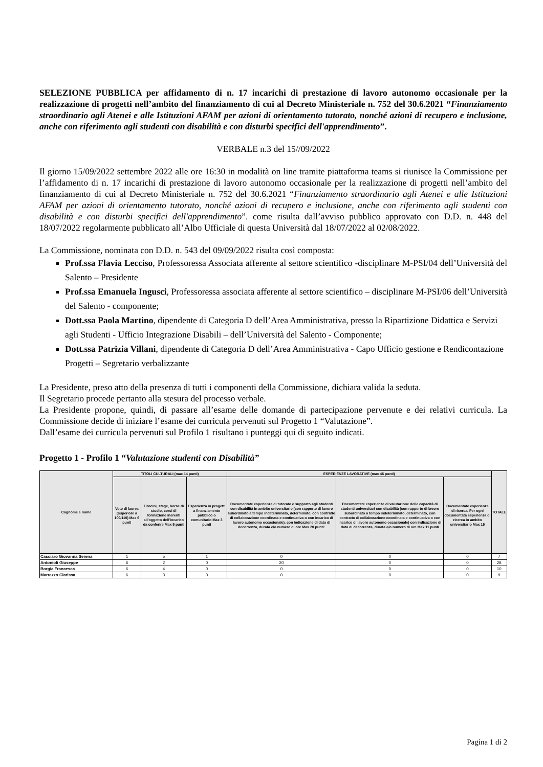SELEZIONE PUBBLICA per affidamento di n. 17 incarichi di prestazione di lavoro autonomo occasionale per la realizzazione di progetti nell’ambito del finanziamento di cui al Decreto Ministeriale n. 752 del 30.6.2021 “Finanziamento straordinario agli Atenei e alle Istituzioni AFAM per azioni di orientamento tutorato, nonché azioni di recupero e inclusione, anche con riferimento agli studenti con disabilità e con disturbi specifici dell'apprendimento”.
VERBALE n.3 del 15//09/2022
Il giorno 15/09/2022 settembre 2022 alle ore 16:30 in modalità on line tramite piattaforma teams si riunisce la Commissione per l’affidamento di n. 17 incarichi di prestazione di lavoro autonomo occasionale per la realizzazione di progetti nell’ambito del finanziamento di cui al Decreto Ministeriale n. 752 del 30.6.2021 “Finanziamento straordinario agli Atenei e alle Istituzioni AFAM per azioni di orientamento tutorato, nonché azioni di recupero e inclusione, anche con riferimento agli studenti con disabilità e con disturbi specifici dell'apprendimento”. come risulta dall’avviso pubblico approvato con D.D. n. 448 del 18/07/2022 regolarmente pubblicato all’Albo Ufficiale di questa Università dal 18/07/2022 al 02/08/2022.
La Commissione, nominata con D.D. n. 543 del 09/09/2022 risulta così composta:
Prof.ssa Flavia Lecciso, Professoressa Associata afferente al settore scientifico -disciplinare M-PSI/04 dell’Università del Salento – Presidente
Prof.ssa Emanuela Ingusci, Professoressa associata afferente al settore scientifico – disciplinare M-PSI/06 dell’Università del Salento - componente;
Dott.ssa Paola Martino, dipendente di Categoria D dell’Area Amministrativa, presso la Ripartizione Didattica e Servizi agli Studenti - Ufficio Integrazione Disabili – dell’Università del Salento - Componente;
Dott.ssa Patrizia Villani, dipendente di Categoria D dell’Area Amministrativa - Capo Ufficio gestione e Rendicontazione Progetti – Segretario verbalizzante
La Presidente, preso atto della presenza di tutti i componenti della Commissione, dichiara valida la seduta.
Il Segretario procede pertanto alla stesura del processo verbale.
La Presidente propone, quindi, di passare all’esame delle domande di partecipazione pervenute e dei relativi curricula. La Commissione decide di iniziare l’esame dei curricula pervenuti sul Progetto 1 “Valutazione”.
Dall’esame dei curricula pervenuti sul Profilo 1 risultano i punteggi qui di seguito indicati.
Progetto 1 - Profilo 1 “Valutazione studenti con Disabilità”
| Cognome e nome | TITOLI CULTURALI (max 14 punti) | | | ESPERIENZE LAVORATIVE (max 46 punti) | | | TOTALE |
| --- | --- | --- | --- | --- | --- | --- | --- |
| | Voto di laurea (superiore a 100/110) Max 6 punti | Tirocini, stage, borse di studio, corsi di formazione inerenti all’oggetto dell’incarico da conferire Max 5 punti | Esperienza in progetti a finanziamento pubblico o comunitario Max 3 punti | Documentate esperienze di tutorato e supporto agli studenti con disabilità in ambito universitario (con rapporto di lavoro subordinato a tempo indeterminato, determinato, con contratto di collaborazione coordinata e continuativa o con incarico di lavoro autonomo occasionale), con indicazione di data di decorrenza, durata e/o numero di ore Max 20 punti: | Documentate esperienze di valutazione delle capacità di studenti universitari con disabilità (con rapporto di lavoro subordinato a tempo indeterminato, determinato, con contratto di collaborazione coordinata e continuativa o con incarico di lavoro autonomo occasionale) con indicazione di data di decorrenza, durata e/o numero di ore Max 11 punti | Documentate esperienze di ricerca. Per ogni documentata esperienza di ricerca in ambito universitario Max 15 | |
| Casciaro Giovanna Serena | 1 | 5 | 1 | 0 | 0 | 0 | 7 |
| Antonioli Giuseppe | 6 | 2 | 0 | 20 | 0 | 0 | 28 |
| Borgia Francesca | 6 | 4 | 0 | 0 | 0 | 0 | 10 |
| Marrazzo Clarissa | 6 | 3 | 0 | 0 | 0 | 0 | 9 |
Pagina 1 di 2